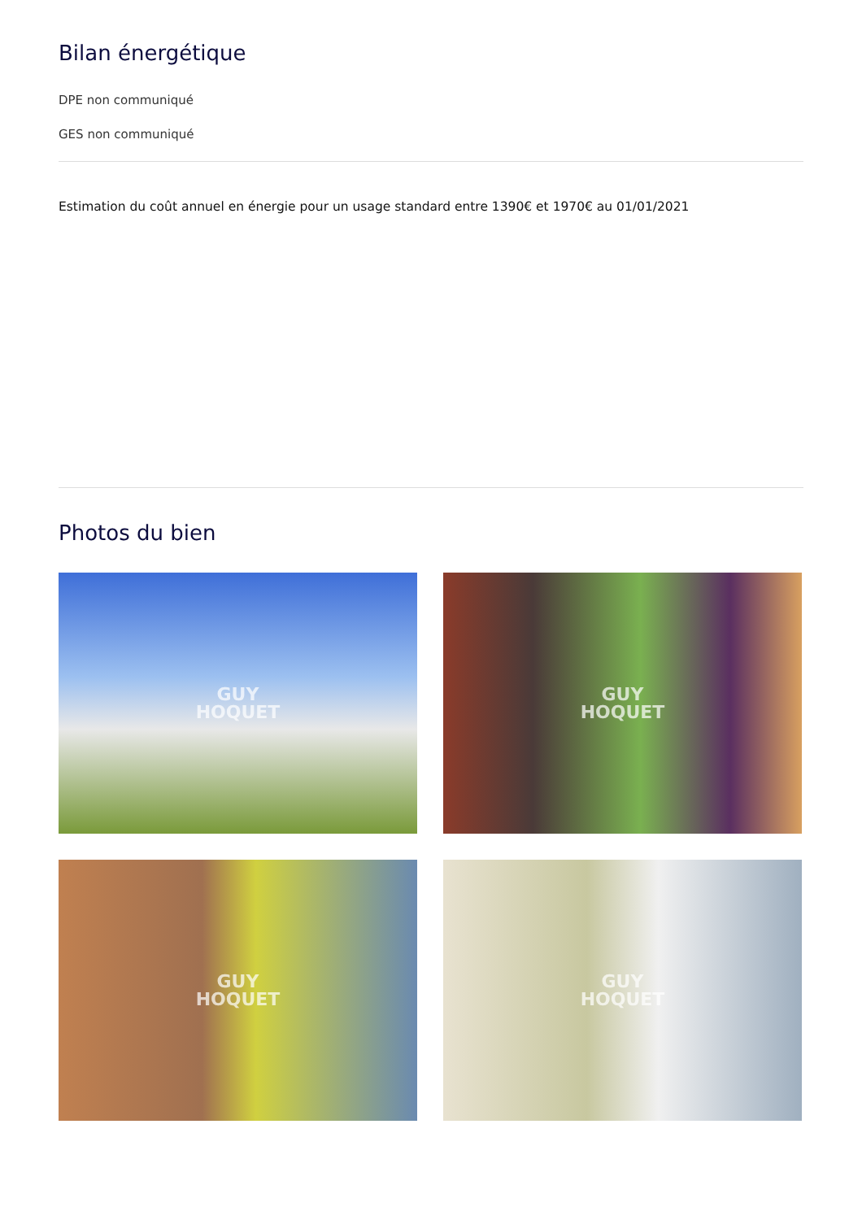Bilan énergétique
DPE non communiqué
GES non communiqué
Estimation du coût annuel en énergie pour un usage standard entre 1390€ et 1970€ au 01/01/2021
Photos du bien
GUY
HOQUET
GUY
HOQUET
GUY
HOQUET
GUY
HOQUET